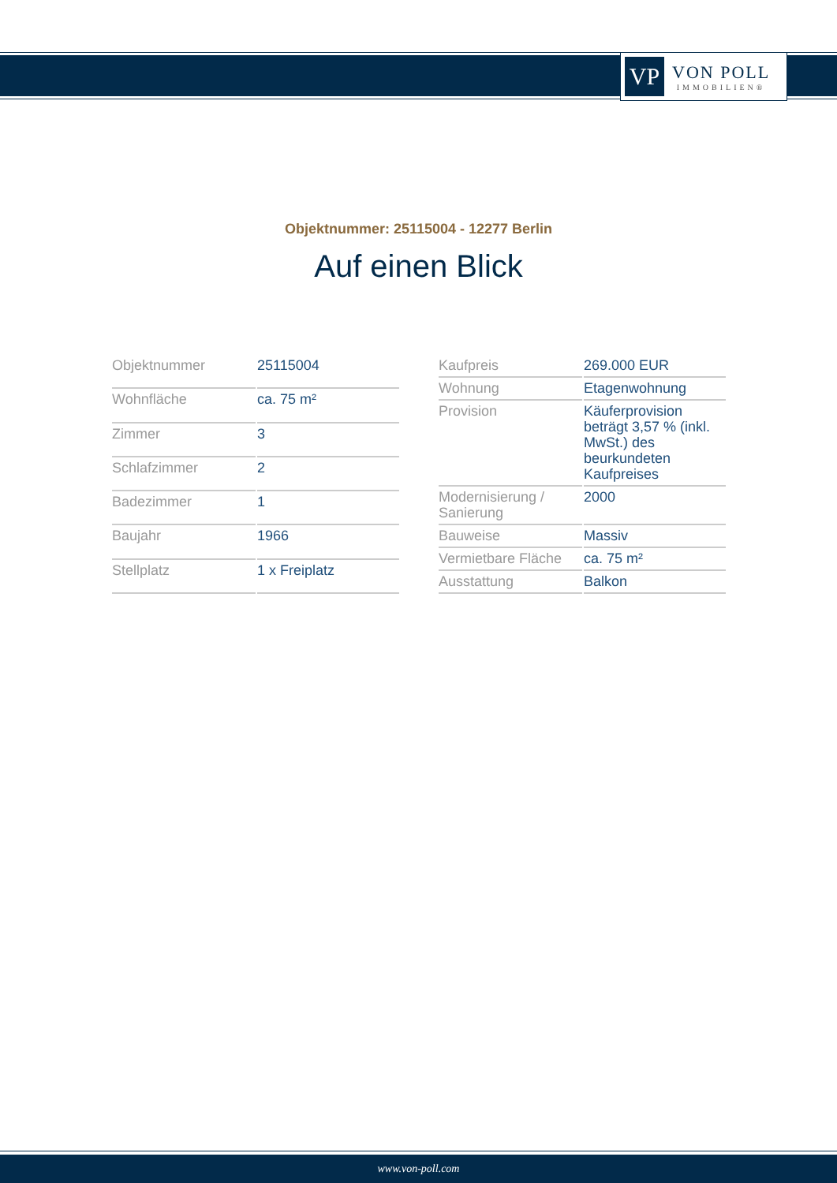VP
VON POLL
IMMOBILIEN®
Objektnummer: 25115004 - 12277 Berlin
Auf einen Blick
| Objektnummer | 25115004 |
| Wohnfläche | ca. 75 m² |
| Zimmer | 3 |
| Schlafzimmer | 2 |
| Badezimmer | 1 |
| Baujahr | 1966 |
| Stellplatz | 1 x Freiplatz |
| Kaufpreis | 269.000 EUR |
| Wohnung | Etagenwohnung |
| Provision | Käuferprovision beträgt 3,57 % (inkl. MwSt.) des beurkundeten Kaufpreises |
| Modernisierung / Sanierung | 2000 |
| Bauweise | Massiv |
| Vermietbare Fläche | ca. 75 m² |
| Ausstattung | Balkon |
www.von-poll.com